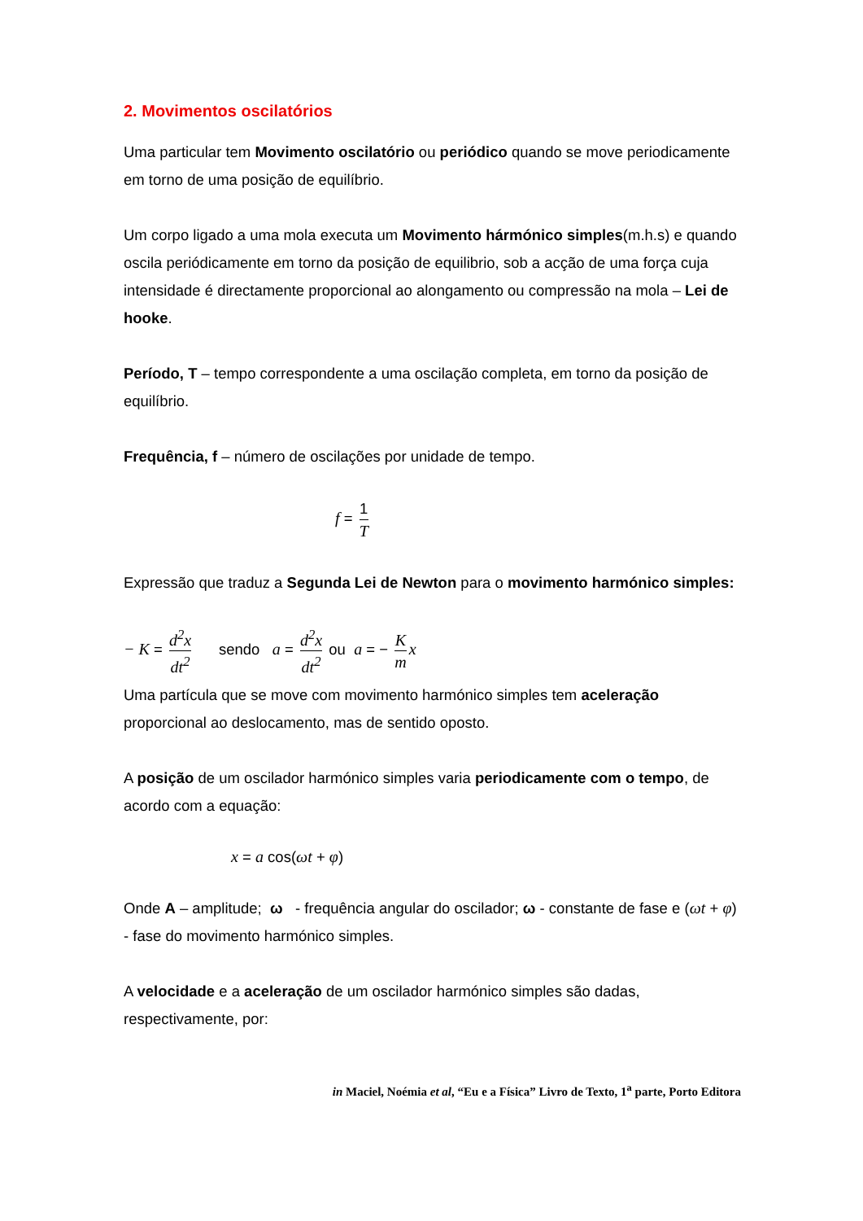2. Movimentos oscilatórios
Uma particular tem Movimento oscilatório ou periódico quando se move periodicamente em torno de uma posição de equilíbrio.
Um corpo ligado a uma mola executa um Movimento hármónico simples(m.h.s) e quando oscila periódicamente em torno da posição de equilibrio, sob a acção de uma força cuja intensidade é directamente proporcional ao alongamento ou compressão na mola – Lei de hooke.
Período, T – tempo correspondente a uma oscilação completa, em torno da posição de equilíbrio.
Frequência, f – número de oscilações por unidade de tempo.
f = 1 T
Expressão que traduz a Segunda Lei de Newton para o movimento harmónico simples:
− K = d<sup>2</sup>x dt<sup>2</sup> sendo a = d<sup>2</sup>x dt<sup>2</sup> ou a = − K m x
Uma partícula que se move com movimento harmónico simples tem aceleração proporcional ao deslocamento, mas de sentido oposto.
A posição de um oscilador harmónico simples varia periodicamente com o tempo, de acordo com a equação:
x = a cos(ωt + φ)
Onde A – amplitude; ω - frequência angular do oscilador; ω - constante de fase e (ωt + φ) - fase do movimento harmónico simples.
A velocidade e a aceleração de um oscilador harmónico simples são dadas, respectivamente, por:
in Maciel, Noémia et al, “Eu e a Física” Livro de Texto, 1<sup>a</sup> parte, Porto Editora